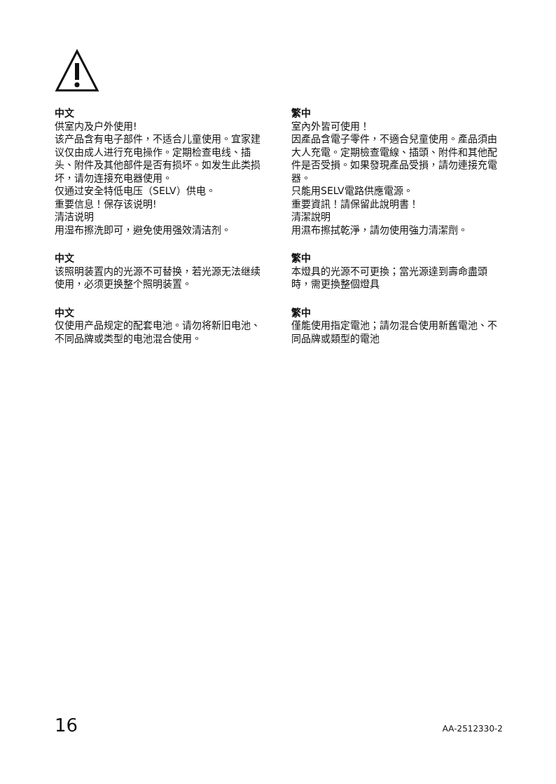中文
供室内及户外使用!
该产品含有电子部件，不适合儿童使用。宜家建议仅由成人进行充电操作。定期检查电线、插头、附件及其他部件是否有损坏。如发生此类损坏，请勿连接充电器使用。
仅通过安全特低电压（SELV）供电。
重要信息！保存该说明!
清洁说明
用湿布擦洗即可，避免使用强效清洁剂。
中文
该照明装置内的光源不可替换，若光源无法继续使用，必须更换整个照明装置。
中文
仅使用产品规定的配套电池。请勿将新旧电池、不同品牌或类型的电池混合使用。
繁中
室內外皆可使用！
因產品含電子零件，不適合兒童使用。產品須由大人充電。定期檢查電線、插頭、附件和其他配件是否受損。如果發現產品受損，請勿連接充電器。
只能用SELV電路供應電源。
重要資訊！請保留此說明書！
清潔說明
用濕布擦拭乾淨，請勿使用強力清潔劑。
繁中
本燈具的光源不可更換；當光源達到壽命盡頭時，需更換整個燈具
繁中
僅能使用指定電池；請勿混合使用新舊電池、不同品牌或類型的電池
16 AA-2512330-2